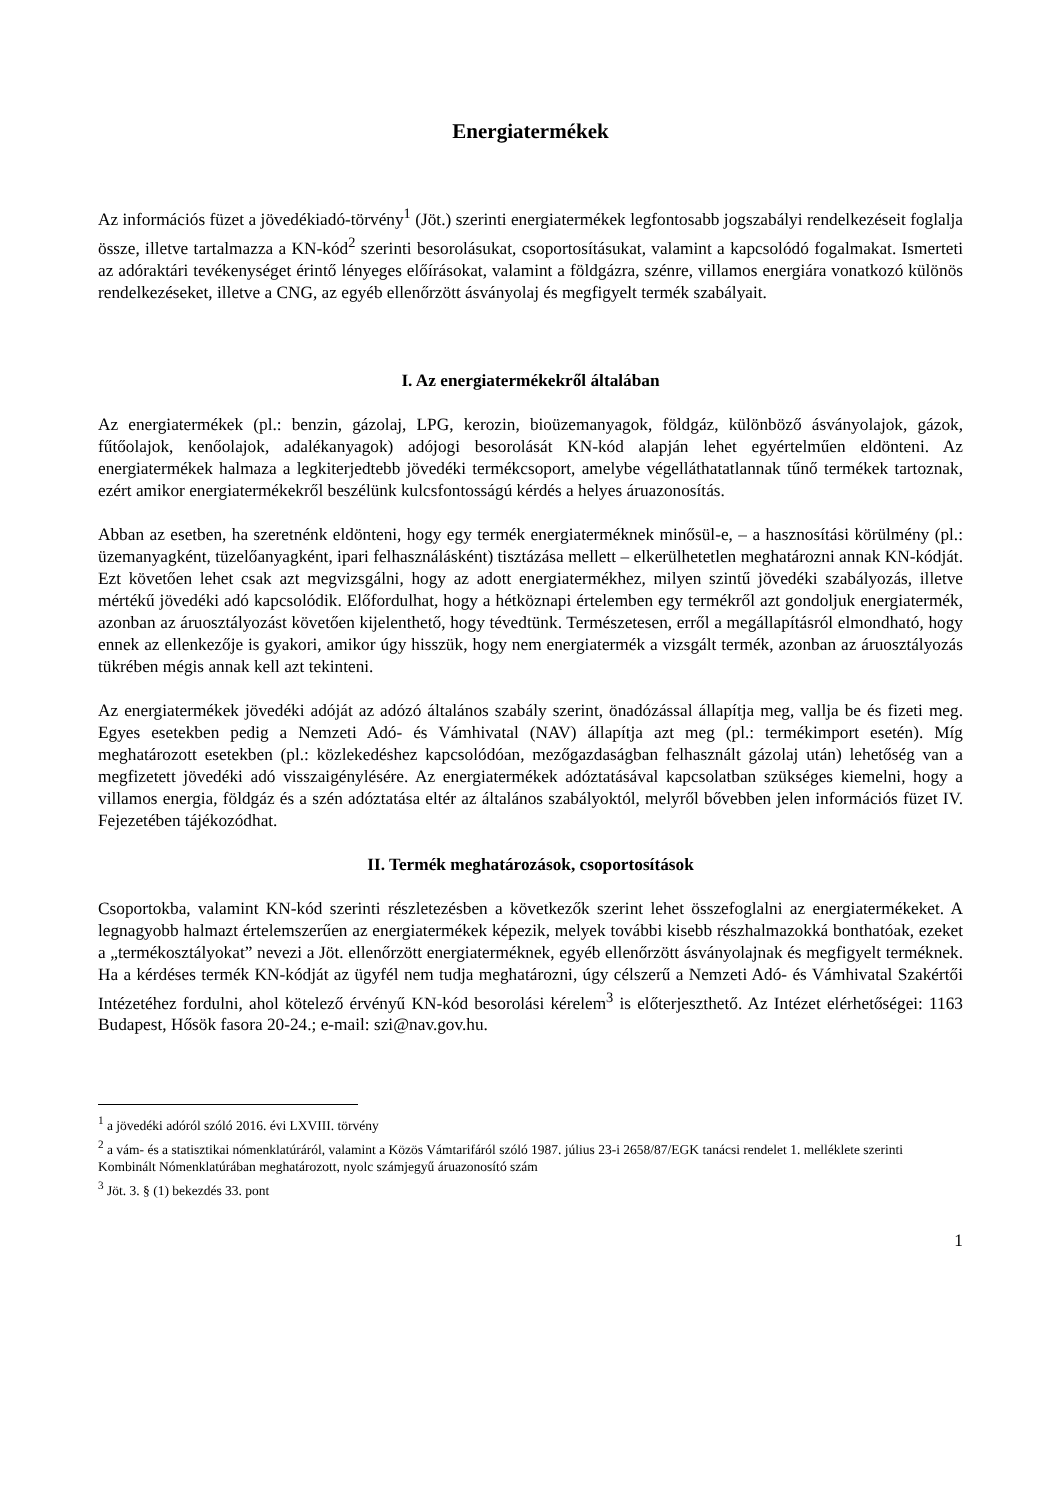Energiatermékek
Az információs füzet a jövedékiadó-törvény<sup>1</sup> (Jöt.) szerinti energiatermékek legfontosabb jogszabályi rendelkezéseit foglalja össze, illetve tartalmazza a KN-kód<sup>2</sup> szerinti besorolásukat, csoportosításukat, valamint a kapcsolódó fogalmakat. Ismerteti az adóraktári tevékenységet érintő lényeges előírásokat, valamint a földgázra, szénre, villamos energiára vonatkozó különös rendelkezéseket, illetve a CNG, az egyéb ellenőrzött ásványolaj és megfigyelt termék szabályait.
I. Az energiatermékekről általában
Az energiatermékek (pl.: benzin, gázolaj, LPG, kerozin, bioüzemanyagok, földgáz, különböző ásványolajok, gázok, fűtőolajok, kenőolajok, adalékanyagok) adójogi besorolását KN-kód alapján lehet egyértelműen eldönteni. Az energiatermékek halmaza a legkiterjedtebb jövedéki termékcsoport, amelybe végelláthatatlannak tűnő termékek tartoznak, ezért amikor energiatermékekről beszélünk kulcsfontosságú kérdés a helyes áruazonosítás.
Abban az esetben, ha szeretnénk eldönteni, hogy egy termék energiaterméknek minősül-e, – a hasznosítási körülmény (pl.: üzemanyagként, tüzelőanyagként, ipari felhasználásként) tisztázása mellett – elkerülhetetlen meghatározni annak KN-kódját. Ezt követően lehet csak azt megvizsgálni, hogy az adott energiatermékhez, milyen szintű jövedéki szabályozás, illetve mértékű jövedéki adó kapcsolódik. Előfordulhat, hogy a hétköznapi értelemben egy termékről azt gondoljuk energiatermék, azonban az áruosztályozást követően kijelenthető, hogy tévedtünk. Természetesen, erről a megállapításról elmondható, hogy ennek az ellenkezője is gyakori, amikor úgy hisszük, hogy nem energiatermék a vizsgált termék, azonban az áruosztályozás tükrében mégis annak kell azt tekinteni.
Az energiatermékek jövedéki adóját az adózó általános szabály szerint, önadózással állapítja meg, vallja be és fizeti meg. Egyes esetekben pedig a Nemzeti Adó- és Vámhivatal (NAV) állapítja azt meg (pl.: termékimport esetén). Míg meghatározott esetekben (pl.: közlekedéshez kapcsolódóan, mezőgazdaságban felhasznált gázolaj után) lehetőség van a megfizetett jövedéki adó visszaigénylésére. Az energiatermékek adóztatásával kapcsolatban szükséges kiemelni, hogy a villamos energia, földgáz és a szén adóztatása eltér az általános szabályoktól, melyről bővebben jelen információs füzet IV. Fejezetében tájékozódhat.
II. Termék meghatározások, csoportosítások
Csoportokba, valamint KN-kód szerinti részletezésben a következők szerint lehet összefoglalni az energiatermékeket. A legnagyobb halmazt értelemszerűen az energiatermékek képezik, melyek további kisebb részhalmazokká bonthatóak, ezeket a „termékosztályokat” nevezi a Jöt. ellenőrzött energiaterméknek, egyéb ellenőrzött ásványolajnak és megfigyelt terméknek. Ha a kérdéses termék KN-kódját az ügyfél nem tudja meghatározni, úgy célszerű a Nemzeti Adó- és Vámhivatal Szakértői Intézetéhez fordulni, ahol kötelező érvényű KN-kód besorolási kérelem<sup>3</sup> is előterjeszthető. Az Intézet elérhetőségei: 1163 Budapest, Hősök fasora 20-24.; e-mail: szi@nav.gov.hu.
<sup>1</sup> a jövedéki adóról szóló 2016. évi LXVIII. törvény
<sup>2</sup> a vám- és a statisztikai nómenklatúráról, valamint a Közös Vámtarifáról szóló 1987. július 23-i 2658/87/EGK tanácsi rendelet 1. melléklete szerinti Kombinált Nómenklatúrában meghatározott, nyolc számjegyű áruazonosító szám
<sup>3</sup> Jöt. 3. § (1) bekezdés 33. pont
1